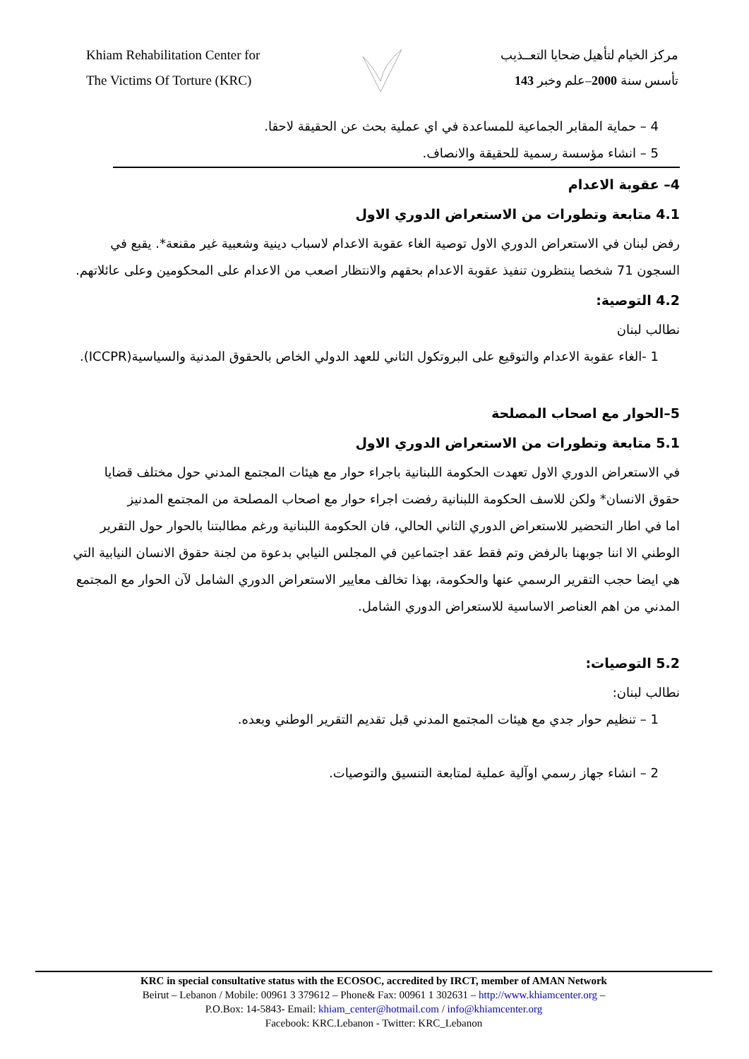Khiam Rehabilitation Center for
The Victims Of Torture (KRC)
مركز الخيام لتأهيل ضحايا التعــذيب
تأسس سنة 2000–علم وخبر 143
4 – حماية المقابر الجماعية للمساعدة في اي عملية بحث عن الحقيقة لاحقا.
5 – انشاء مؤسسة رسمية للحقيقة والانصاف.
4– عقوبة الاعدام
4.1 متابعة وتطورات من الاستعراض الدوري الاول
رفض لبنان في الاستعراض الدوري الاول توصية الغاء عقوبة الاعدام لاسباب دينية وشعبية غير مقنعة*. يقبع في السجون 71 شخصا ينتظرون تنفيذ عقوبة الاعدام بحقهم والانتظار اصعب من الاعدام على المحكومين وعلى عائلاتهم.
4.2 التوصية:
نطالب لبنان
1 -الغاء عقوبة الاعدام والتوقيع على البروتكول الثاني للعهد الدولي الخاص بالحقوق المدنية والسياسية(ICCPR).
5–الحوار مع اصحاب المصلحة
5.1 متابعة وتطورات من الاستعراض الدوري الاول
في الاستعراض الدوري الاول تعهدت الحكومة اللبنانية باجراء حوار مع هيئات المجتمع المدني حول مختلف قضايا حقوق الانسان* ولكن للاسف الحكومة اللبنانية رفضت اجراء حوار مع اصحاب المصلحة من المجتمع المدنيز
اما في اطار التحضير للاستعراض الدوري الثاني الحالي، فان الحكومة اللبنانية ورغم مطالبتنا بالحوار حول التقرير الوطني الا اننا جوبهنا بالرفض وتم فقط عقد اجتماعين في المجلس النيابي بدعوة من لجنة حقوق الانسان النيابية التي هي ايضا حجب التقرير الرسمي عنها والحكومة، بهذا تخالف معايير الاستعراض الدوري الشامل لآن الحوار مع المجتمع المدني من اهم العناصر الاساسية للاستعراض الدوري الشامل.
5.2 التوصيات:
نطالب لبنان:
1 – تنظيم حوار جدي مع هيئات المجتمع المدني قبل تقديم التقرير الوطني وبعده.
2 – انشاء جهاز رسمي اوآلية عملية لمتابعة التنسيق والتوصيات.
KRC in special consultative status with the ECOSOC, accredited by IRCT, member of AMAN Network
Beirut – Lebanon / Mobile: 00961 3 379612 – Phone& Fax: 00961 1 302631 – http://www.khiamcenter.org –
P.O.Box: 14-5843- Email: khiam_center@hotmail.com / info@khiamcenter.org
Facebook: KRC.Lebanon - Twitter: KRC_Lebanon